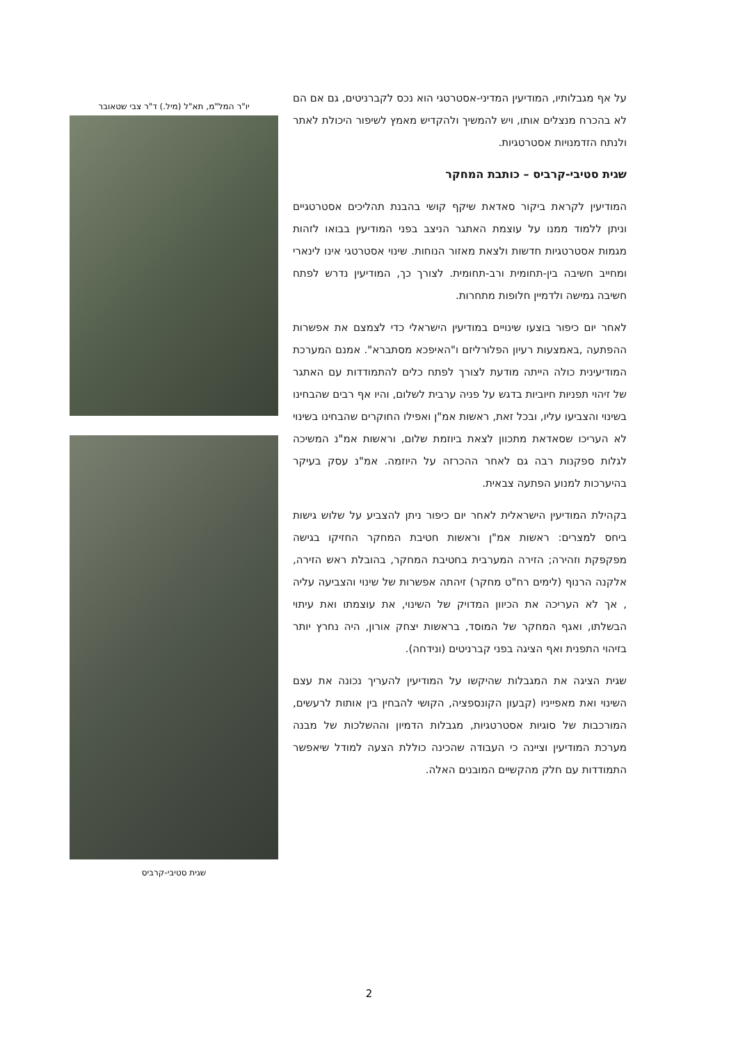על אף מגבלותיו, המודיעין המדיני-אסטרטגי הוא נכס לקברניטים, גם אם הם לא בהכרח מנצלים אותו, ויש להמשיך ולהקדיש מאמץ לשיפור היכולת לאתר ולנתח הזדמנויות אסטרטגיות.
שגית סטיבי-קרביס – כותבת המחקר
המודיעין לקראת ביקור סאדאת שיקף קושי בהבנת תהליכים אסטרטגיים וניתן ללמוד ממנו על עוצמת האתגר הניצב בפני המודיעין בבואו לזהות מגמות אסטרטגיות חדשות ולצאת מאזור הנוחות. שינוי אסטרטגי אינו לינארי ומחייב חשיבה בין-תחומית ורב-תחומית. לצורך כך, המודיעין נדרש לפתח חשיבה גמישה ולדמיין חלופות מתחרות.
לאחר יום כיפור בוצעו שינויים במודיעין הישראלי כדי לצמצם את אפשרות ההפתעה ,באמצעות רעיון הפלורליזם ו"האיפכא מסתברא". אמנם המערכת המודיעינית כולה הייתה מודעת לצורך לפתח כלים להתמודדות עם האתגר של זיהוי תפניות חיוביות בדגש על פניה ערבית לשלום, והיו אף רבים שהבחינו בשינוי והצביעו עליו, ובכל זאת, ראשות אמ"ן ואפילו החוקרים שהבחינו בשינוי לא העריכו שסאדאת מתכוון לצאת ביוזמת שלום, וראשות אמ"נ המשיכה לגלות ספקנות רבה גם לאחר ההכרזה על היוזמה. אמ"נ עסק בעיקר בהיערכות למנוע הפתעה צבאית.
בקהילת המודיעין הישראלית לאחר יום כיפור ניתן להצביע על שלוש גישות ביחס למצרים: ראשות אמ"ן וראשות חטיבת המחקר החזיקו בגישה מפקפקת וזהירה; הזירה המערבית בחטיבת המחקר, בהובלת ראש הזירה, אלקנה הרנוף (לימים רח"ט מחקר) זיהתה אפשרות של שינוי והצביעה עליה , אך לא העריכה את הכיוון המדויק של השינוי, את עוצמתו ואת עיתוי הבשלתו, ואגף המחקר של המוסד, בראשות יצחק אורון, היה נחרץ יותר בזיהוי התפנית ואף הציגה בפני קברניטים (ונידחה).
שגית הציגה את המגבלות שהיקשו על המודיעין להעריך נכונה את עצם השינוי ואת מאפייניו (קבעון הקונספציה, הקושי להבחין בין אותות לרעשים, המורכבות של סוגיות אסטרטגיות, מגבלות הדמיון וההשלכות של מבנה מערכת המודיעין וציינה כי העבודה שהכינה כוללת הצעה למודל שיאפשר התמודדות עם חלק מהקשיים המובנים האלה.
יו"ר המל"מ, תא"ל (מיל.) ד"ר צבי שטאובר
שגית סטיבי-קרביס
2